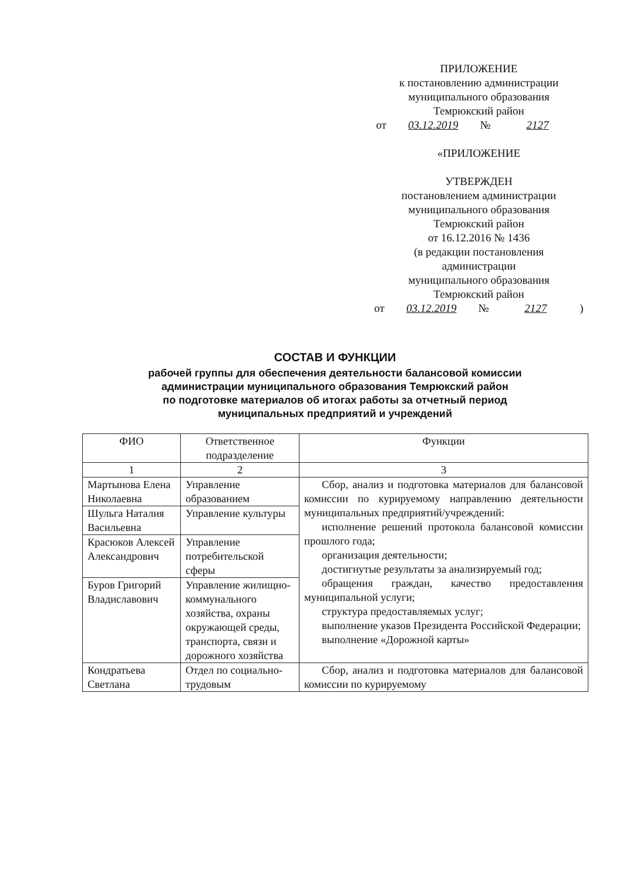ПРИЛОЖЕНИЕ
к постановлению администрации
муниципального образования
Темрюкский район
от 03.12.2019 № 2127
«ПРИЛОЖЕНИЕ
УТВЕРЖДЕН
постановлением администрации
муниципального образования
Темрюкский район
от 16.12.2016 № 1436
(в редакции постановления
администрации
муниципального образования
Темрюкский район
от 03.12.2019 № 2127)
СОСТАВ И ФУНКЦИИ
рабочей группы для обеспечения деятельности балансовой комиссии
администрации муниципального образования Темрюкский район
по подготовке материалов об итогах работы за отчетный период
муниципальных предприятий и учреждений
| ФИО | Ответственное подразделение | Функции |
| --- | --- | --- |
| 1 | 2 | 3 |
| Мартынова Елена Николаевна | Управление образованием | Сбор, анализ и подготовка материалов для балансовой комиссии по курируемому направлению деятельности муниципальных предприятий/учреждений: исполнение решений протокола балансовой комиссии прошлого года; организация деятельности; достигнутые результаты за анализируемый год; обращения граждан, качество предоставления муниципальной услуги; структура предоставляемых услуг; выполнение указов Президента Российской Федерации; выполнение «Дорожной карты» |
| Шульга Наталия Васильевна | Управление культуры | |
| Красюков Алексей Александрович | Управление потребительской сферы | |
| Буров Григорий Владиславович | Управление жилищно-коммунального хозяйства, охраны окружающей среды, транспорта, связи и дорожного хозяйства | |
| Кондратьева Светлана | Отдел по социально-трудовым | Сбор, анализ и подготовка материалов для балансовой комиссии по курируемому |